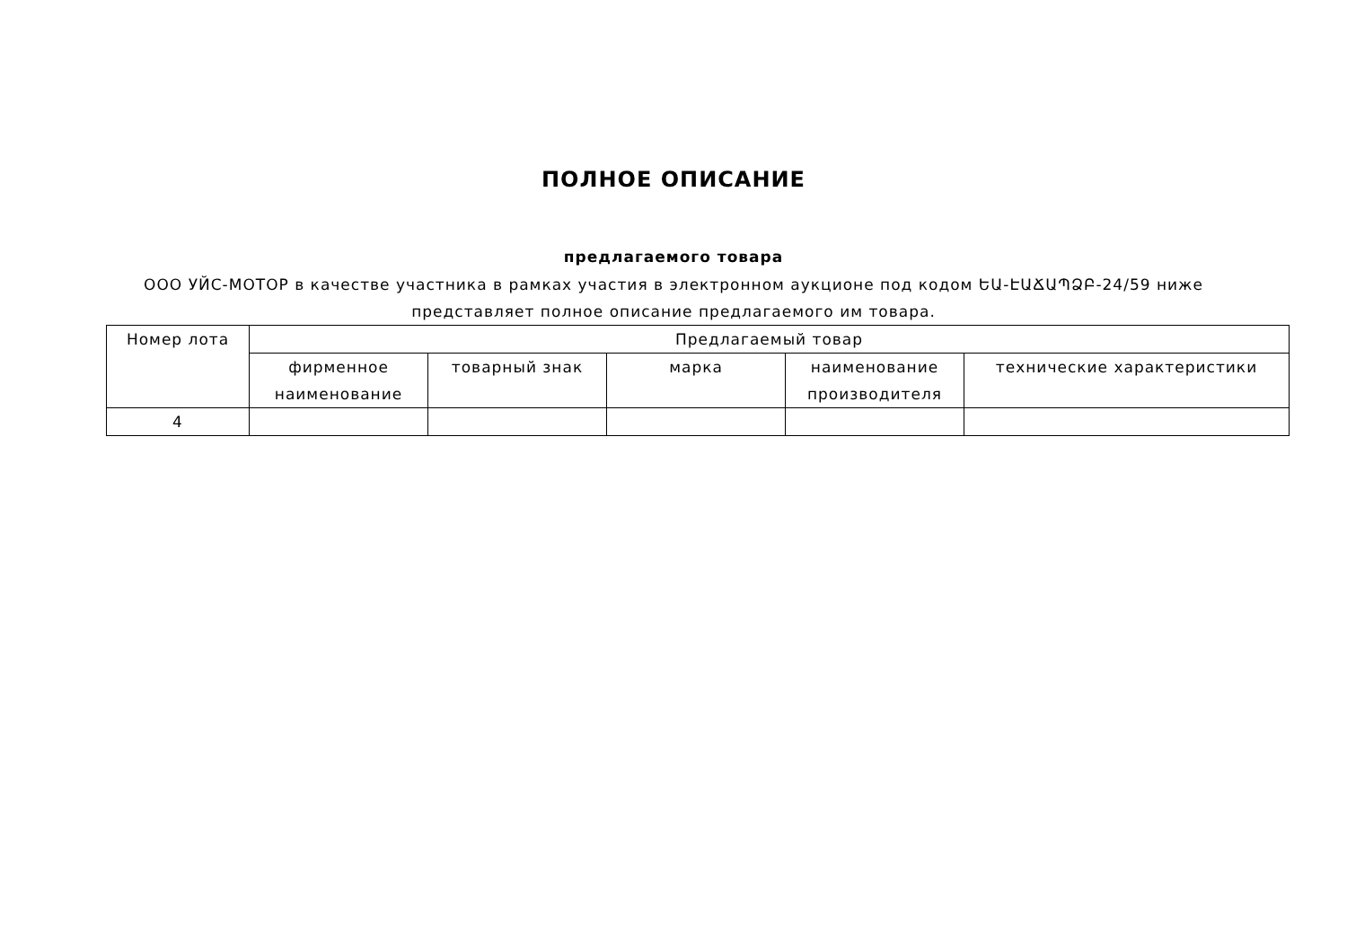ПОЛНОЕ ОПИСАНИЕ
предлагаемого товара
ООО УЙС-МОТОР в качестве участника в рамках участия в электронном аукционе под кодом ԵԱ-ԷԱՃԱՊՁԲ-24/59 ниже представляет полное описание предлагаемого им товара.
| Номер лота | Предлагаемый товар | | | | |
| --- | --- | --- | --- | --- | --- |
| | фирменное наименование | товарный знак | марка | наименование производителя | технические характеристики |
| 4 | | | | | |